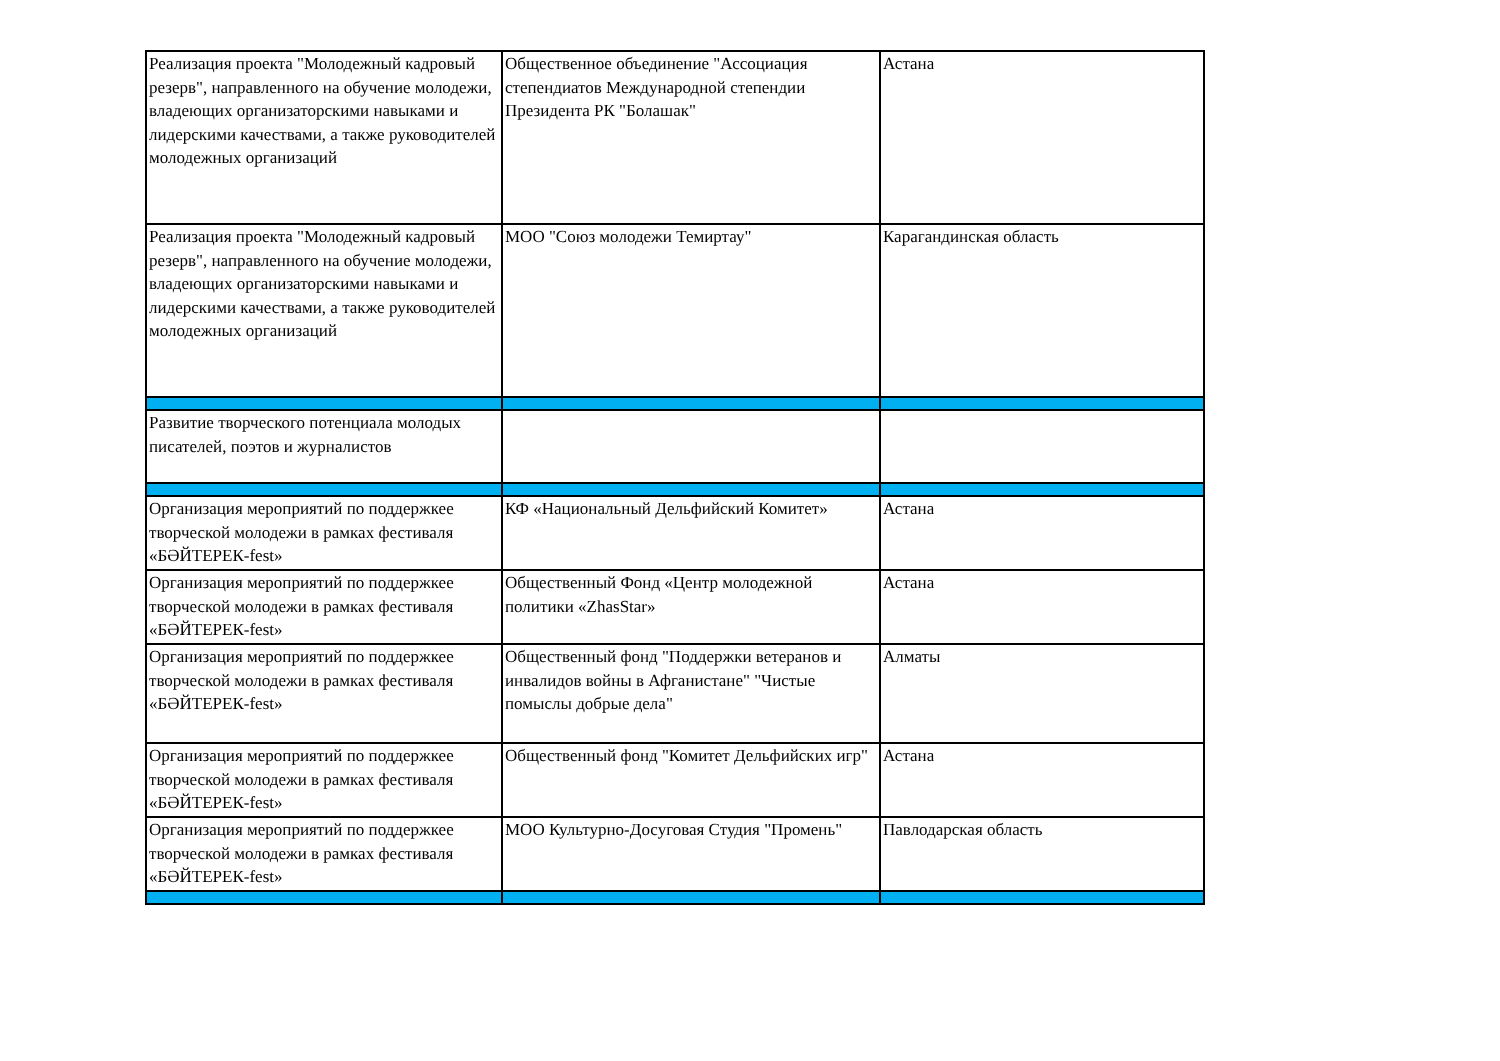| Реализация проекта "Молодежный кадровый резерв", направленного на обучение молодежи, владеющих организаторскими навыками и лидерскими качествами, а также руководителей молодежных организаций | Общественное объединение "Ассоциация степендиатов Международной степендии Президента РК "Болашак" | Астана |
| Реализация проекта "Молодежный кадровый резерв", направленного на обучение молодежи, владеющих организаторскими навыками и лидерскими качествами, а также руководителей молодежных организаций | МОО "Союз молодежи Темиртау" | Карагандинская область |
| Развитие творческого потенциала молодых писателей, поэтов и журналистов | | |
| Организация мероприятий по поддержкее творческой молодежи в рамках фестиваля «БӘЙТЕРЕК-fest» | КФ «Национальный Дельфийский Комитет» | Астана |
| Организация мероприятий по поддержкее творческой молодежи в рамках фестиваля «БӘЙТЕРЕК-fest» | Общественный Фонд «Центр молодежной политики «ZhasStar» | Астана |
| Организация мероприятий по поддержкее творческой молодежи в рамках фестиваля «БӘЙТЕРЕК-fest» | Общественный фонд "Поддержки ветеранов и инвалидов войны в Афганистане" "Чистые помыслы добрые дела" | Алматы |
| Организация мероприятий по поддержкее творческой молодежи в рамках фестиваля «БӘЙТЕРЕК-fest» | Общественный фонд "Комитет Дельфийских игр" | Астана |
| Организация мероприятий по поддержкее творческой молодежи в рамках фестиваля «БӘЙТЕРЕК-fest» | МОО Культурно-Досуговая Студия "Промень" | Павлодарская область |